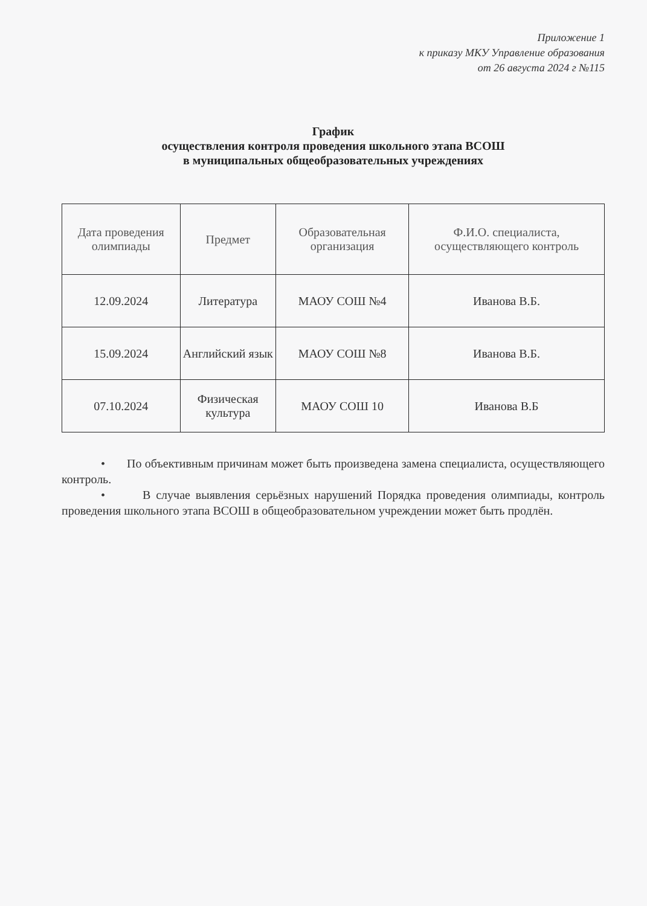Приложение 1
к приказу МКУ Управление образования
от 26 августа 2024 г №115
График
осуществления контроля проведения школьного этапа ВСОШ
в муниципальных общеобразовательных учреждениях
| Дата проведения олимпиады | Предмет | Образовательная организация | Ф.И.О. специалиста, осуществляющего контроль |
| --- | --- | --- | --- |
| 12.09.2024 | Литература | МАОУ СОШ №4 | Иванова В.Б. |
| 15.09.2024 | Английский язык | МАОУ СОШ №8 | Иванова В.Б. |
| 07.10.2024 | Физическая культура | МАОУ СОШ 10 | Иванова В.Б |
• По объективным причинам может быть произведена замена специалиста, осуществляющего контроль.
• В случае выявления серьёзных нарушений Порядка проведения олимпиады, контроль проведения школьного этапа ВСОШ в общеобразовательном учреждении может быть продлён.